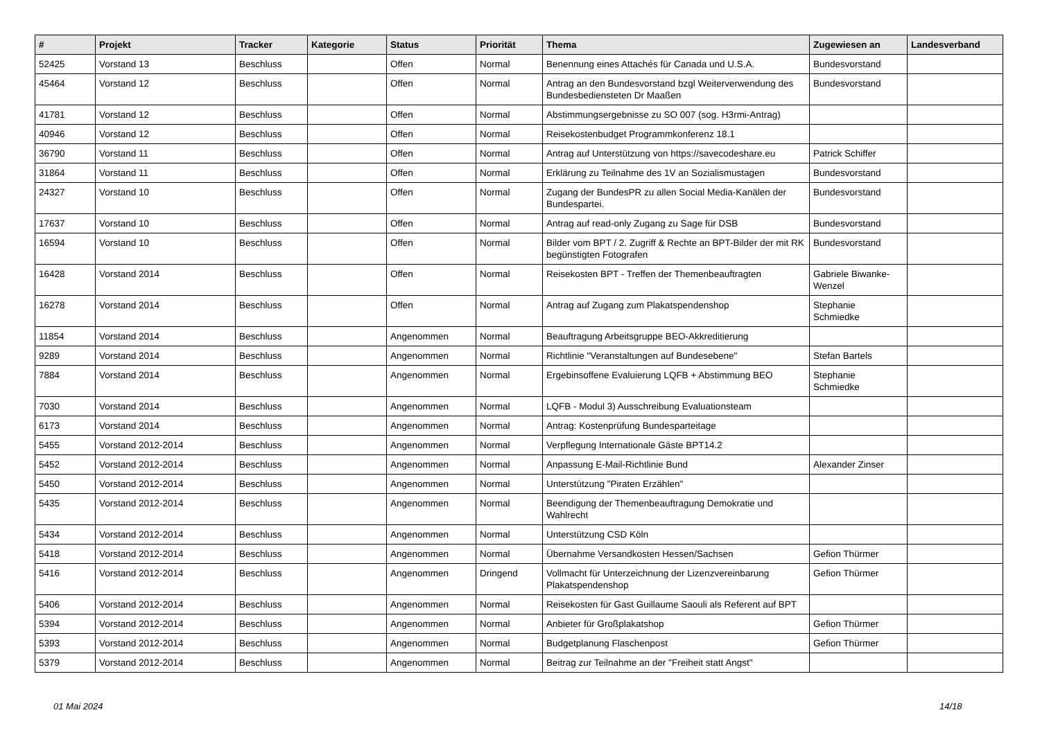| # | Projekt | Tracker | Kategorie | Status | Priorität | Thema | Zugewiesen an | Landesverband |
| --- | --- | --- | --- | --- | --- | --- | --- | --- |
| 52425 | Vorstand 13 | Beschluss | | Offen | Normal | Benennung eines Attachés für Canada und U.S.A. | Bundesvorstand | |
| 45464 | Vorstand 12 | Beschluss | | Offen | Normal | Antrag an den Bundesvorstand bzgl Weiterverwendung des Bundesbediensteten Dr Maaßen | Bundesvorstand | |
| 41781 | Vorstand 12 | Beschluss | | Offen | Normal | Abstimmungsergebnisse zu SO 007 (sog. H3rmi-Antrag) | | |
| 40946 | Vorstand 12 | Beschluss | | Offen | Normal | Reisekostenbudget Programmkonferenz 18.1 | | |
| 36790 | Vorstand 11 | Beschluss | | Offen | Normal | Antrag auf Unterstützung von https://savecodeshare.eu | Patrick Schiffer | |
| 31864 | Vorstand 11 | Beschluss | | Offen | Normal | Erklärung zu Teilnahme des 1V an Sozialismustagen | Bundesvorstand | |
| 24327 | Vorstand 10 | Beschluss | | Offen | Normal | Zugang der BundesPR zu allen Social Media-Kanälen der Bundespartei. | Bundesvorstand | |
| 17637 | Vorstand 10 | Beschluss | | Offen | Normal | Antrag auf read-only Zugang zu Sage für DSB | Bundesvorstand | |
| 16594 | Vorstand 10 | Beschluss | | Offen | Normal | Bilder vom BPT / 2. Zugriff & Rechte an BPT-Bilder der mit RK begünstigten Fotografen | Bundesvorstand | |
| 16428 | Vorstand 2014 | Beschluss | | Offen | Normal | Reisekosten BPT - Treffen der Themenbeauftragten | Gabriele Biwanke-Wenzel | |
| 16278 | Vorstand 2014 | Beschluss | | Offen | Normal | Antrag auf Zugang zum Plakatspendenshop | Stephanie Schmiedke | |
| 11854 | Vorstand 2014 | Beschluss | | Angenommen | Normal | Beauftragung Arbeitsgruppe BEO-Akkreditierung | | |
| 9289 | Vorstand 2014 | Beschluss | | Angenommen | Normal | Richtlinie "Veranstaltungen auf Bundesebene" | Stefan Bartels | |
| 7884 | Vorstand 2014 | Beschluss | | Angenommen | Normal | Ergebinsoffene Evaluierung LQFB + Abstimmung BEO | Stephanie Schmiedke | |
| 7030 | Vorstand 2014 | Beschluss | | Angenommen | Normal | LQFB - Modul 3) Ausschreibung Evaluationsteam | | |
| 6173 | Vorstand 2014 | Beschluss | | Angenommen | Normal | Antrag: Kostenprüfung Bundesparteitage | | |
| 5455 | Vorstand 2012-2014 | Beschluss | | Angenommen | Normal | Verpflegung Internationale Gäste BPT14.2 | | |
| 5452 | Vorstand 2012-2014 | Beschluss | | Angenommen | Normal | Anpassung E-Mail-Richtlinie Bund | Alexander Zinser | |
| 5450 | Vorstand 2012-2014 | Beschluss | | Angenommen | Normal | Unterstützung "Piraten Erzählen" | | |
| 5435 | Vorstand 2012-2014 | Beschluss | | Angenommen | Normal | Beendigung der Themenbeauftragung Demokratie und Wahlrecht | | |
| 5434 | Vorstand 2012-2014 | Beschluss | | Angenommen | Normal | Unterstützung CSD Köln | | |
| 5418 | Vorstand 2012-2014 | Beschluss | | Angenommen | Normal | Übernahme Versandkosten Hessen/Sachsen | Gefion Thürmer | |
| 5416 | Vorstand 2012-2014 | Beschluss | | Angenommen | Dringend | Vollmacht für Unterzeichnung der Lizenzvereinbarung Plakatspendenshop | Gefion Thürmer | |
| 5406 | Vorstand 2012-2014 | Beschluss | | Angenommen | Normal | Reisekosten für Gast Guillaume Saouli als Referent auf BPT | | |
| 5394 | Vorstand 2012-2014 | Beschluss | | Angenommen | Normal | Anbieter für Großplakatshop | Gefion Thürmer | |
| 5393 | Vorstand 2012-2014 | Beschluss | | Angenommen | Normal | Budgetplanung Flaschenpost | Gefion Thürmer | |
| 5379 | Vorstand 2012-2014 | Beschluss | | Angenommen | Normal | Beitrag zur Teilnahme an der "Freiheit statt Angst" | | |
01 Mai 2024 14/18